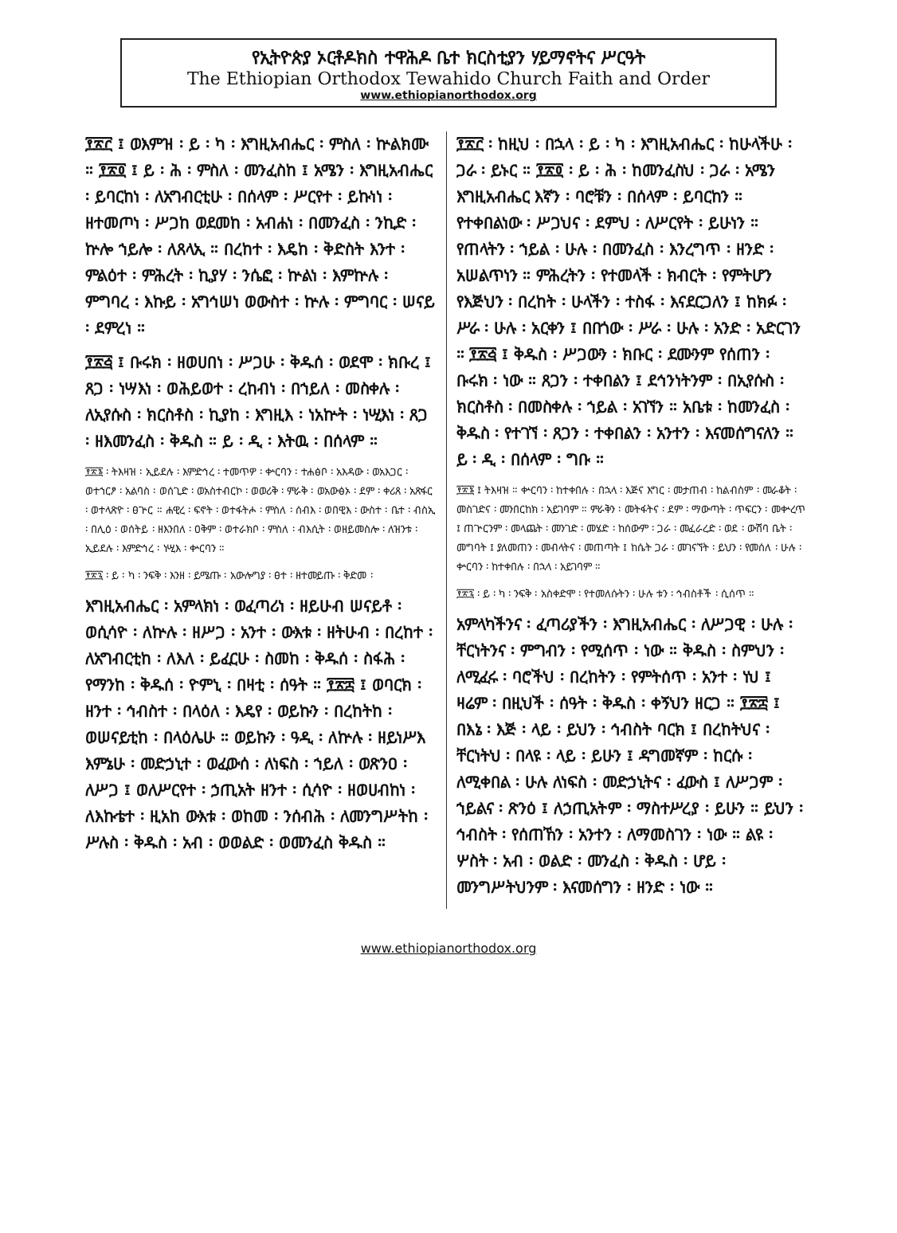የኢትዮጵያ ኦርቶዶክስ ተዋሕዶ ቤተ ክርስቲያን ሃይማኖትና ሥርዓት
The Ethiopian Orthodox Tewahido Church Faith and Order
www.ethiopianorthodox.org
፻፳፫ ፤ ወእምዝ ፡ ይ ፡ ካ ፡ እግዚአብሔር ፡ ምስለ ፡ ኵልክሙ ። ፻፳፬ ፤ ይ ፡ ሕ ፡ ምስለ ፡ መንፈስከ ፤ አሜን ፡ እግዚአብሔር ፡ ይባርከነ ፡ ለአግብርቲሁ ፡ በሰላም ፡ ሥርየተ ፡ ይኩነነ ፡ ዘተመጦነ ፡ ሥጋከ ወደመከ ፡ አብሐነ ፡ በመንፈስ ፡ ንኪድ ፡ ኵሎ ኀይሎ ፡ ለጸላኢ ። በረከተ ፡ እዴከ ፡ ቅድስት እንተ ፡ ምልዕተ ፡ ምሕረት ፡ ኪያሃ ፡ ንሴፎ ፡ ኵልነ ፡ እምኵሉ ፡ ምግባረ ፡ እኩይ ፡ አግኅሠነ ወውስተ ፡ ኵሉ ፡ ምግባር ፡ ሠናይ ፡ ደምረነ ።
፻፳፭ ፤ ቡሩክ ፡ ዘወሀበነ ፡ ሥጋሁ ፡ ቅዱሰ ፡ ወደሞ ፡ ክቡረ ፤ ጸጋ ፡ ነሣእነ ፡ ወሕይወተ ፡ ረከብነ ፡ በኀይለ ፡ መስቀሉ ፡ ለኢየሱስ ፡ ክርስቶስ ፡ ኪያከ ፡ እግዚእ ፡ ነአኵት ፡ ነሢእነ ፡ ጸጋ ፡ ዘእመንፈስ ፡ ቅዱስ ። ይ ፡ ዲ ፡ እትዉ ፡ በሰላም ።
፻፳፮ ፡ ትእዛዝ ፡ ኢይደሉ ፡ እምድኅረ ፡ ተመጥዎ ፡ ቍርባን ፡ ተሐፅቦ ፡ አእዳው ፡ ወአእጋር ፡ ወተኀርፆ ፡ አልባስ ፡ ወሰጊድ ፡ ወአስተብርኮ ፡ ወወሪቅ ፡ ምራቅ ፡ ወአውፅኦ ፡ ደም ፡ ቀሪጸ ፡ አጽፋር ፡ ወተላጽዮ ፡ ፀጕር ። ሐዊረ ፡ ፍኖት ፡ ወተፋትሖ ፡ ምስለ ፡ ሰብእ ፡ ወበዊእ ፡ ውስተ ፡ ቤተ ፡ ብስኢ ፡ በሊዕ ፡ ወሰትይ ፡ ዘእንበለ ፡ ዐቅም ፡ ወተራክቦ ፡ ምስለ ፡ ብእሲት ፡ ወዘይመስሎ ፡ ለዝንቱ ፡ ኢይደሉ ፡ እምድኅረ ፡ ነሢእ ፡ ቍርባን ።
፻፳፯ ፡ ይ ፡ ካ ፡ ንፍቅ ፡ እንዘ ፡ ይሜጡ ፡ አውሎግያ ፡ ፀተ ፡ ዘተመይጡ ፡ ቅድመ ፡
እግዚአብሔር ፡ አምላክነ ፡ ወፈጣሪነ ፡ ዘይሁብ ሠናይቶ ፡ ወሲሳዮ ፡ ለኵሉ ፡ ዘሥጋ ፡ አንተ ፡ ውእቱ ፡ ዘትሁብ ፡ በረከተ ፡ ለአግብርቲከ ፡ ለእለ ፡ ይፈርሁ ፡ ስመከ ፡ ቅዱሰ ፡ ስፋሕ ፡ የማንከ ፡ ቅዱሰ ፡ ዮምኒ ፡ በዛቲ ፡ ሰዓት ። ፻፳፰ ፤ ወባርክ ፡ ዘንተ ፡ ኅብስተ ፡ በላዕለ ፡ እዴየ ፡ ወይኩን ፡ በረከትከ ፡ ወሠናይቲከ ፡ በላዕሌሁ ። ወይኩን ፡ ዓዲ ፡ ለኵሉ ፡ ዘይነሥእ እምኔሁ ፡ መድኃኒተ ፡ ወፈውሰ ፡ ለነፍስ ፡ ኀይለ ፡ ወጽንዐ ፡ ለሥጋ ፤ ወለሥርየተ ፡ ኃጢአት ዘንተ ፡ ሲሳዮ ፡ ዘወሀብከነ ፡ ለእኩቴተ ፡ ዚአከ ውእቱ ፡ ወከመ ፡ ንሰብሕ ፡ ለመንግሥትከ ፡ ሥሉስ ፡ ቅዱስ ፡ አብ ፡ ወወልድ ፡ ወመንፈስ ቅዱስ ።
፻፳፫ ፡ ከዚህ ፡ በኋላ ፡ ይ ፡ ካ ፡ እግዚአብሔር ፡ ከሁላችሁ ፡ ጋራ ፡ ይኑር ። ፻፳፬ ፡ ይ ፡ ሕ ፡ ከመንፈስህ ፡ ጋራ ፡ አሜን እግዚአብሔር እኛን ፡ ባሮቹን ፡ በሰላም ፡ ይባርከን ። የተቀበልነው ፡ ሥጋህና ፡ ደምህ ፡ ለሥርየት ፡ ይሁነን ። የጠላትን ፡ ኀይል ፡ ሁሉ ፡ በመንፈስ ፡ እንረግጥ ፡ ዘንድ ፡ አሠልጥነን ። ምሕረትን ፡ የተመላች ፡ ክብርት ፡ የምትሆን የእጅህን ፡ በረከት ፡ ሁላችን ፡ ተስፋ ፡ እናደርጋለን ፤ ከክፉ ፡ ሥራ ፡ ሁሉ ፡ አርቀን ፤ በበጎው ፡ ሥራ ፡ ሁሉ ፡ አንድ ፡ አድርገን ። ፻፳፭ ፤ ቅዱስ ፡ ሥጋውን ፡ ክቡር ፡ ደሙንም የሰጠን ፡ ቡሩክ ፡ ነው ። ጸጋን ፡ ተቀበልን ፤ ደኅንነትንም ፡ በኢየሱስ ፡ ክርስቶስ ፡ በመስቀሉ ፡ ኀይል ፡ አገኘን ። አቤቱ ፡ ከመንፈስ ፡ ቅዱስ ፡ የተገኘ ፡ ጸጋን ፡ ተቀበልን ፡ አንተን ፡ እናመሰግናለን ። ይ ፡ ዲ ፡ በሰላም ፡ ግቡ ።
፻፳፮ ፤ ትእዛዝ ። ቍርባን ፡ ከተቀበሉ ፡ በኋላ ፡ እጅና እግር ፡ መታጠብ ፡ ከልብስም ፡ መራቆት ፡ መስገድና ፡ መንበርከክ ፡ አይገባም ። ምራቅን ፡ መትፋትና ፡ ደም ፡ ማውጣት ፡ ጥፍርን ፡ መቍረጥ ፤ ጠጕርንም ፡ መላጨት ፡ መንገድ ፡ መሄድ ፡ ከሰውም ፡ ጋራ ፡ መፈራረድ ፡ ወደ ፡ ውሽባ ቤት ፡ መግባት ፤ ያለመጠን ፡ መብላትና ፡ መጠጣት ፤ ከሴት ጋራ ፡ መገናኘት ፡ ይህን ፡ የመሰለ ፡ ሁሉ ፡ ቍርባን ፡ ከተቀበሉ ፡ በኋላ ፡ አይገባም ።
፻፳፯ ፡ ይ ፡ ካ ፡ ንፍቅ ፡ አስቀድሞ ፡ የተመለሱትን ፡ ሁሉ ቱን ፡ ኅብስቶች ፡ ሲሰጥ ።
አምላካችንና ፡ ፈጣሪያችን ፡ እግዚአብሔር ፡ ለሥጋዊ ፡ ሁሉ ፡ ቸርነትንና ፡ ምግብን ፡ የሚሰጥ ፡ ነው ። ቅዱስ ፡ ስምህን ፡ ለሚፈሩ ፡ ባሮችህ ፡ በረከትን ፡ የምትሰጥ ፡ አንተ ፡ ነህ ፤ ዛሬም ፡ በዚህች ፡ ሰዓት ፡ ቅዱስ ፡ ቀኝህን ዘርጋ ። ፻፳፰ ፤ በእኔ ፡ እጅ ፡ ላይ ፡ ይህን ፡ ኅብስት ባርክ ፤ በረከትህና ፡ ቸርነትህ ፡ በላዩ ፡ ላይ ፡ ይሁን ፤ ዳግመኛም ፡ ከርሱ ፡ ለሚቀበል ፡ ሁሉ ለነፍስ ፡ መድኃኒትና ፡ ፈውስ ፤ ለሥጋም ፡ ኀይልና ፡ ጽንዕ ፤ ለኃጢአትም ፡ ማስተሥረያ ፡ ይሁን ። ይህን ፡ ኅብስት ፡ የሰጠኸን ፡ አንተን ፡ ለማመስገን ፡ ነው ። ልዩ ፡ ሦስት ፡ አብ ፡ ወልድ ፡ መንፈስ ፡ ቅዱስ ፡ ሆይ ፡ መንግሥትህንም ፡ እናመሰግን ፡ ዘንድ ፡ ነው ።
www.ethiopianorthodox.org